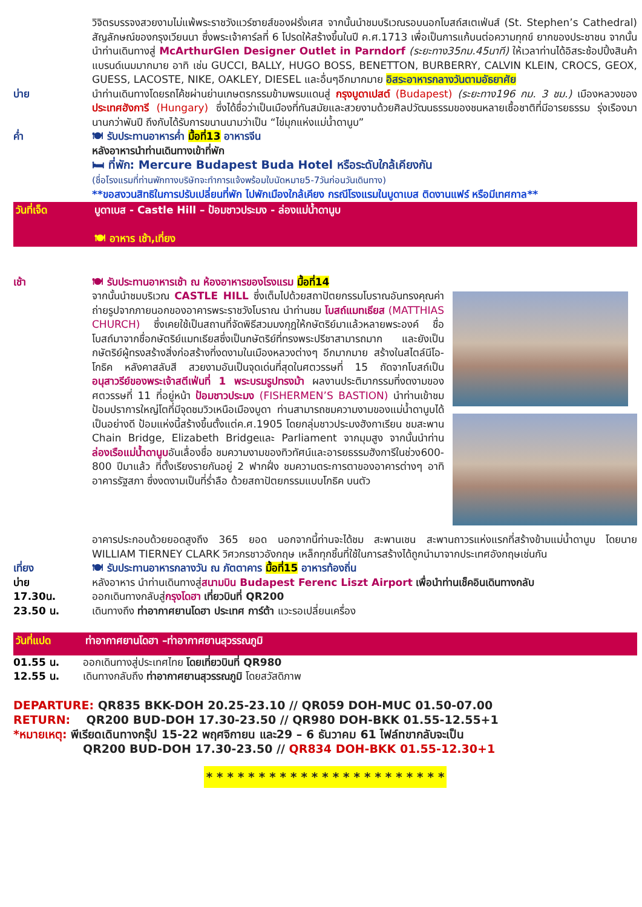วิจิตรบรรจงสวยงามไม่แพ้พระราชวังแวร์ซายส์ของฝรั่งเศส จากนั้นนำชมบริเวณรอบนอกโบสถ์สเตเฟ่นส์ (St. Stephen’s Cathedral) สัญลักษณ์ของกรุงเวียนนา ซึ่งพระเจ้าคาร์ลที่ 6 โปรดให้สร้างขึ้นในปี ค.ศ.1713 เพื่อเป็นการแก้บนต่อความทุกข์ ยากของประชาชน จากนั้นนำท่านเดินทางสู่ McArthurGlen Designer Outlet in Parndorf (ระยะทาง35กม.45นาที) ให้เวลาท่านได้อิสระช้อปปิ้งสินค้าแบรนด์เนมมากมาย อาทิ เช่น GUCCI, BALLY, HUGO BOSS, BENETTON, BURBERRY, CALVIN KLEIN, CROCS, GEOX, GUESS, LACOSTE, NIKE, OAKLEY, DIESEL และอื่นๆอีกมากมาย อิสระอาหารกลางวันตามอัธยาศัย
บ่าย นำท่านเดินทางโดยรถโค้ชผ่านย่านเกษตรกรรมข้ามพรมแดนสู่ กรุงบูดาเปสต์ (Budapest) (ระยะทาง196 กม. 3 ชม.) เมืองหลวงของประเทศฮังการี (Hungary) ซึ่งได้ชื่อว่าเป็นเมืองที่ทันสมัยและสวยงามด้วยศิลปวัฒนธรรมของชนหลายเชื้อชาติที่มีอารยธรรม รุ่งเรืองมานานกว่าพันปี ถึงกับได้รับการขนานนามว่าเป็น “ไข่มุกแห่งแม่น้ำดานูบ”
ค่ำ 🍽 รับประทานอาหารค่ำ มื้อที่13 อาหารจีน
หลังอาหารนำท่านเดินทางเข้าที่พัก
🛏 ที่พัก: Mercure Budapest Buda Hotel หรือระดับใกล้เคียงกัน
(ชื่อโรงแรมที่ท่านพักทางบริษัทจะทำการแจ้งพร้อมใบนัดหมาย5-7วันก่อนวันเดินทาง)
**ขอสงวนสิทธิในการปรับเปลี่ยนที่พัก ไปพักเมืองใกล้เคียง กรณีโรงแรมในบูดาเบส ติดงานแฟร์ หรือมีเทศกาล**
วันที่เจ็ด บูดาเบส - Castle Hill – ป้อมชาวประมง - ล่องแม่น้ำดานูบ
🍽 อาหาร เช้า,เที่ยง
เช้า 🍽 รับประทานอาหารเช้า ณ ห้องอาหารของโรงแรม มื้อที่14
จากนั้นนำชมบริเวณ CASTLE HILL ซึ่งเต็มไปด้วยสถาปัตยกรรมโบราณอันทรงคุณค่า ถ่ายรูปจากภายนอกของอาคารพระราชวังโบราณ นำท่านชม โบสถ์แมทเธียส (MATTHIAS CHURCH) ซึ่งเคยใช้เป็นสถานที่จัดพิธีสวมมงกุฎให้กษัตริย์มาแล้วหลายพระองค์ ชื่อโบสถ์มาจากชื่อกษัตริย์แมทเธียสซึ่งเป็นกษัตริย์ที่ทรงพระปรีชาสามารถมาก และยังเป็นกษัตริย์ผู้ทรงสร้างสิ่งก่อสร้างที่งดงามในเมืองหลวงต่างๆ อีกมากมาย สร้างในสไตล์นีโอ-โกธิค หลังคาสลับสี สวยงามอันเป็นจุดเด่นที่สุดในศตวรรษที่ 15 ถัดจากโบสถ์เป็นอนุสาวรีย์ของพระเจ้าสตีเฟ่นที่ 1 พระบรมรูปทรงม้า ผลงานประติมากรรมที่งดงามของศตวรรษที่ 11 ที่อยู่หน้า ป้อมชาวประมง (FISHERMEN’S BASTION) นำท่านเข้าชมป้อมปราการใหญ่โตที่มีจุดชมวิวเหนือเมืองบูดา ท่านสามารถชมความงามของแม่น้ำดานูบได้เป็นอย่างดี ป้อมแห่งนี้สร้างขึ้นตั้งแต่ค.ศ.1905 โดยกลุ่มชาวประมงฮังกาเรียน ชมสะพาน Chain Bridge, Elizabeth Bridgeและ Parliament จากมุมสูง จากนั้นนำท่าน ล่องเรือแม่น้ำดานูบอันเลื่องชื่อ ชมความงามของทิวทัศน์และอารยธรรมฮังการีในช่วง600-800 ปีมาแล้ว ที่ตั้งเรียงรายกันอยู่ 2 ฟากฝั่ง ชมความตระการตาของอาคารต่างๆ อาทิ อาคารรัฐสภา ซึ่งงดงามเป็นที่ร่ำลือ ด้วยสถาปัตยกรรมแบบโกธิค บนตัว
อาคารประกอบด้วยยอดสูงถึง 365 ยอด นอกจากนี้ท่านจะได้ชม สะพานเชน สะพานถาวรแห่งแรกที่สร้างข้ามแม่น้ำดานูบ โดยนาย WILLIAM TIERNEY CLARK วิศวกรชาวอังกฤษ เหล็กทุกชิ้นที่ใช้ในการสร้างได้ถูกนำมาจากประเทศอังกฤษเช่นกัน
เที่ยง 🍽 รับประทานอาหารกลางวัน ณ ภัตตาคาร มื้อที่15 อาหารท้องถิ่น
บ่าย หลังอาหาร นำท่านเดินทางสู่สนามบิน Budapest Ferenc Liszt Airport เพื่อนำท่านเช็คอินเดินทางกลับ
17.30น. ออกเดินทางกลับสู่กรุงโดฮา เที่ยวบินที่ QR200
23.50 น. เดินทางถึง ท่าอากาศยานโดฮา ประเทศ การ์ต้า แวะรอเปลี่ยนเครื่อง
วันที่แปด ท่าอากาศยานโดฮา –ท่าอากาศยานสุวรรณภูมิ
01.55 น. ออกเดินทางสู่ประเทศไทย โดยเที่ยวบินที่ QR980
12.55 น. เดินทางกลับถึง ท่าอากาศยานสุวรรณภูมิ โดยสวัสดิภาพ
DEPARTURE: QR835 BKK-DOH 20.25-23.10 // QR059 DOH-MUC 01.50-07.00
RETURN: QR200 BUD-DOH 17.30-23.50 // QR980 DOH-BKK 01.55-12.55+1
*หมายเหตุ: พีเรียดเดินทางกรุ๊ป 15-22 พฤศจิกายน และ29 – 6 ธันวาคม 61 ไฟล์ทขากลับจะเป็น
QR200 BUD-DOH 17.30-23.50 // QR834 DOH-BKK 01.55-12.30+1
* * * * * * * * * * * * * * * * * * * * * * *